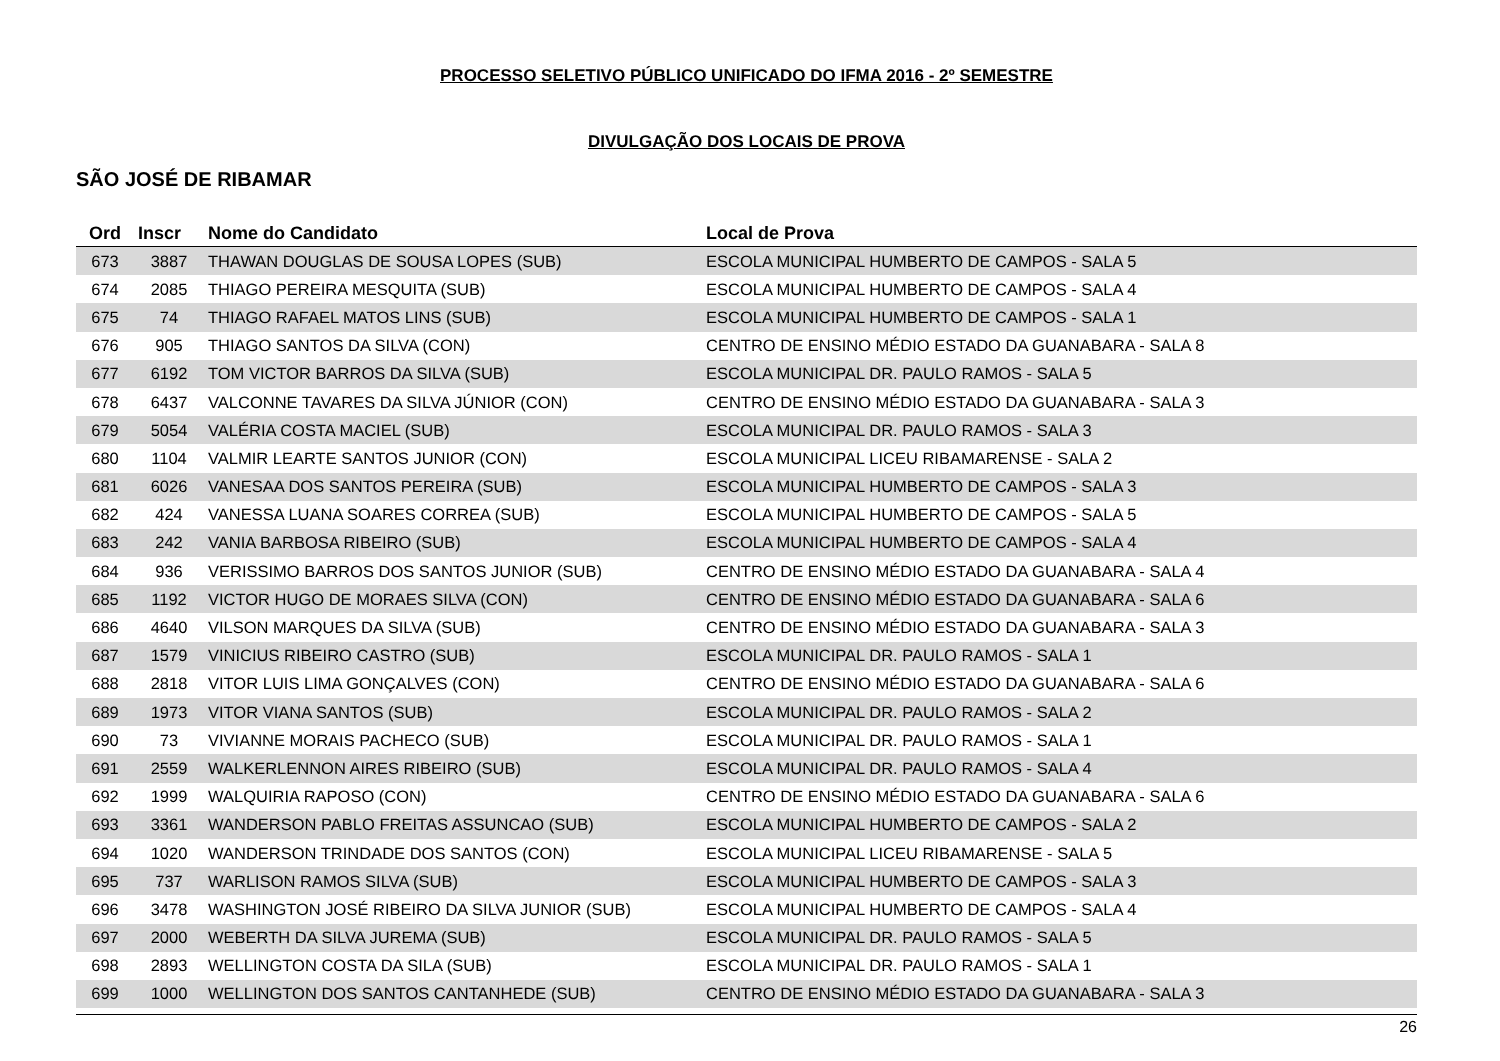PROCESSO SELETIVO PÚBLICO UNIFICADO DO IFMA 2016 - 2º SEMESTRE
DIVULGAÇÃO DOS LOCAIS DE PROVA
SÃO JOSÉ DE RIBAMAR
| Ord | Inscr | Nome do Candidato | Local de Prova |
| --- | --- | --- | --- |
| 673 | 3887 | THAWAN DOUGLAS DE SOUSA LOPES (SUB) | ESCOLA MUNICIPAL HUMBERTO DE CAMPOS - SALA 5 |
| 674 | 2085 | THIAGO PEREIRA MESQUITA (SUB) | ESCOLA MUNICIPAL HUMBERTO DE CAMPOS - SALA 4 |
| 675 | 74 | THIAGO RAFAEL MATOS LINS (SUB) | ESCOLA MUNICIPAL HUMBERTO DE CAMPOS - SALA 1 |
| 676 | 905 | THIAGO SANTOS DA SILVA (CON) | CENTRO DE ENSINO MÉDIO ESTADO DA GUANABARA - SALA 8 |
| 677 | 6192 | TOM VICTOR BARROS DA SILVA (SUB) | ESCOLA MUNICIPAL DR. PAULO RAMOS - SALA 5 |
| 678 | 6437 | VALCONNE TAVARES DA SILVA JÚNIOR (CON) | CENTRO DE ENSINO MÉDIO ESTADO DA GUANABARA - SALA 3 |
| 679 | 5054 | VALÉRIA COSTA MACIEL (SUB) | ESCOLA MUNICIPAL DR. PAULO RAMOS - SALA 3 |
| 680 | 1104 | VALMIR LEARTE SANTOS JUNIOR (CON) | ESCOLA MUNICIPAL LICEU RIBAMARENSE - SALA 2 |
| 681 | 6026 | VANESAA DOS SANTOS PEREIRA (SUB) | ESCOLA MUNICIPAL HUMBERTO DE CAMPOS - SALA 3 |
| 682 | 424 | VANESSA LUANA SOARES CORREA (SUB) | ESCOLA MUNICIPAL HUMBERTO DE CAMPOS - SALA 5 |
| 683 | 242 | VANIA BARBOSA RIBEIRO (SUB) | ESCOLA MUNICIPAL HUMBERTO DE CAMPOS - SALA 4 |
| 684 | 936 | VERISSIMO BARROS DOS SANTOS JUNIOR (SUB) | CENTRO DE ENSINO MÉDIO ESTADO DA GUANABARA - SALA 4 |
| 685 | 1192 | VICTOR HUGO DE MORAES SILVA (CON) | CENTRO DE ENSINO MÉDIO ESTADO DA GUANABARA - SALA 6 |
| 686 | 4640 | VILSON MARQUES DA SILVA (SUB) | CENTRO DE ENSINO MÉDIO ESTADO DA GUANABARA - SALA 3 |
| 687 | 1579 | VINICIUS RIBEIRO CASTRO (SUB) | ESCOLA MUNICIPAL DR. PAULO RAMOS - SALA 1 |
| 688 | 2818 | VITOR LUIS LIMA GONÇALVES (CON) | CENTRO DE ENSINO MÉDIO ESTADO DA GUANABARA - SALA 6 |
| 689 | 1973 | VITOR VIANA SANTOS (SUB) | ESCOLA MUNICIPAL DR. PAULO RAMOS - SALA 2 |
| 690 | 73 | VIVIANNE MORAIS PACHECO (SUB) | ESCOLA MUNICIPAL DR. PAULO RAMOS - SALA 1 |
| 691 | 2559 | WALKERLENNON AIRES RIBEIRO (SUB) | ESCOLA MUNICIPAL DR. PAULO RAMOS - SALA 4 |
| 692 | 1999 | WALQUIRIA RAPOSO (CON) | CENTRO DE ENSINO MÉDIO ESTADO DA GUANABARA - SALA 6 |
| 693 | 3361 | WANDERSON PABLO FREITAS ASSUNCAO (SUB) | ESCOLA MUNICIPAL HUMBERTO DE CAMPOS - SALA 2 |
| 694 | 1020 | WANDERSON TRINDADE DOS SANTOS (CON) | ESCOLA MUNICIPAL LICEU RIBAMARENSE - SALA 5 |
| 695 | 737 | WARLISON RAMOS SILVA (SUB) | ESCOLA MUNICIPAL HUMBERTO DE CAMPOS - SALA 3 |
| 696 | 3478 | WASHINGTON JOSÉ RIBEIRO DA SILVA JUNIOR (SUB) | ESCOLA MUNICIPAL HUMBERTO DE CAMPOS - SALA 4 |
| 697 | 2000 | WEBERTH DA SILVA JUREMA (SUB) | ESCOLA MUNICIPAL DR. PAULO RAMOS - SALA 5 |
| 698 | 2893 | WELLINGTON COSTA DA SILA (SUB) | ESCOLA MUNICIPAL DR. PAULO RAMOS - SALA 1 |
| 699 | 1000 | WELLINGTON DOS SANTOS CANTANHEDE (SUB) | CENTRO DE ENSINO MÉDIO ESTADO DA GUANABARA - SALA 3 |
26